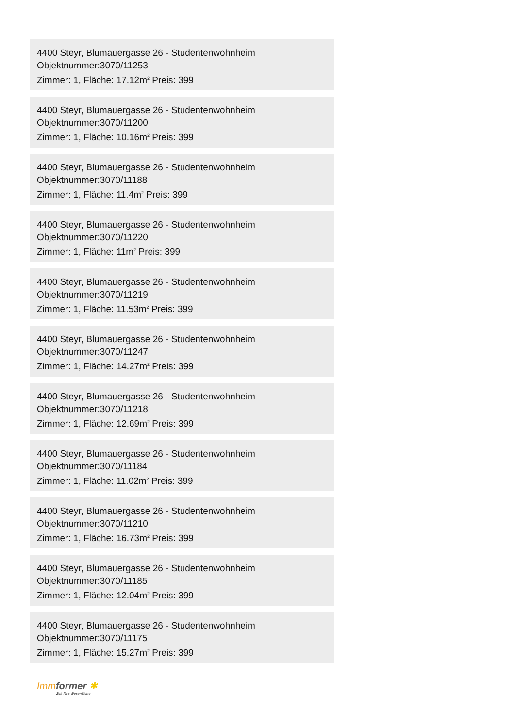4400 Steyr, Blumauergasse 26 - Studentenwohnheim
Objektnummer:3070/11253
Zimmer: 1, Fläche: 17.12m<sup>2</sup> Preis: 399
4400 Steyr, Blumauergasse 26 - Studentenwohnheim
Objektnummer:3070/11200
Zimmer: 1, Fläche: 10.16m<sup>2</sup> Preis: 399
4400 Steyr, Blumauergasse 26 - Studentenwohnheim
Objektnummer:3070/11188
Zimmer: 1, Fläche: 11.4m<sup>2</sup> Preis: 399
4400 Steyr, Blumauergasse 26 - Studentenwohnheim
Objektnummer:3070/11220
Zimmer: 1, Fläche: 11m<sup>2</sup> Preis: 399
4400 Steyr, Blumauergasse 26 - Studentenwohnheim
Objektnummer:3070/11219
Zimmer: 1, Fläche: 11.53m<sup>2</sup> Preis: 399
4400 Steyr, Blumauergasse 26 - Studentenwohnheim
Objektnummer:3070/11247
Zimmer: 1, Fläche: 14.27m<sup>2</sup> Preis: 399
4400 Steyr, Blumauergasse 26 - Studentenwohnheim
Objektnummer:3070/11218
Zimmer: 1, Fläche: 12.69m<sup>2</sup> Preis: 399
4400 Steyr, Blumauergasse 26 - Studentenwohnheim
Objektnummer:3070/11184
Zimmer: 1, Fläche: 11.02m<sup>2</sup> Preis: 399
4400 Steyr, Blumauergasse 26 - Studentenwohnheim
Objektnummer:3070/11210
Zimmer: 1, Fläche: 16.73m<sup>2</sup> Preis: 399
4400 Steyr, Blumauergasse 26 - Studentenwohnheim
Objektnummer:3070/11185
Zimmer: 1, Fläche: 12.04m<sup>2</sup> Preis: 399
4400 Steyr, Blumauergasse 26 - Studentenwohnheim
Objektnummer:3070/11175
Zimmer: 1, Fläche: 15.27m<sup>2</sup> Preis: 399
Immformer ✱
Zeit fürs Wesentliche